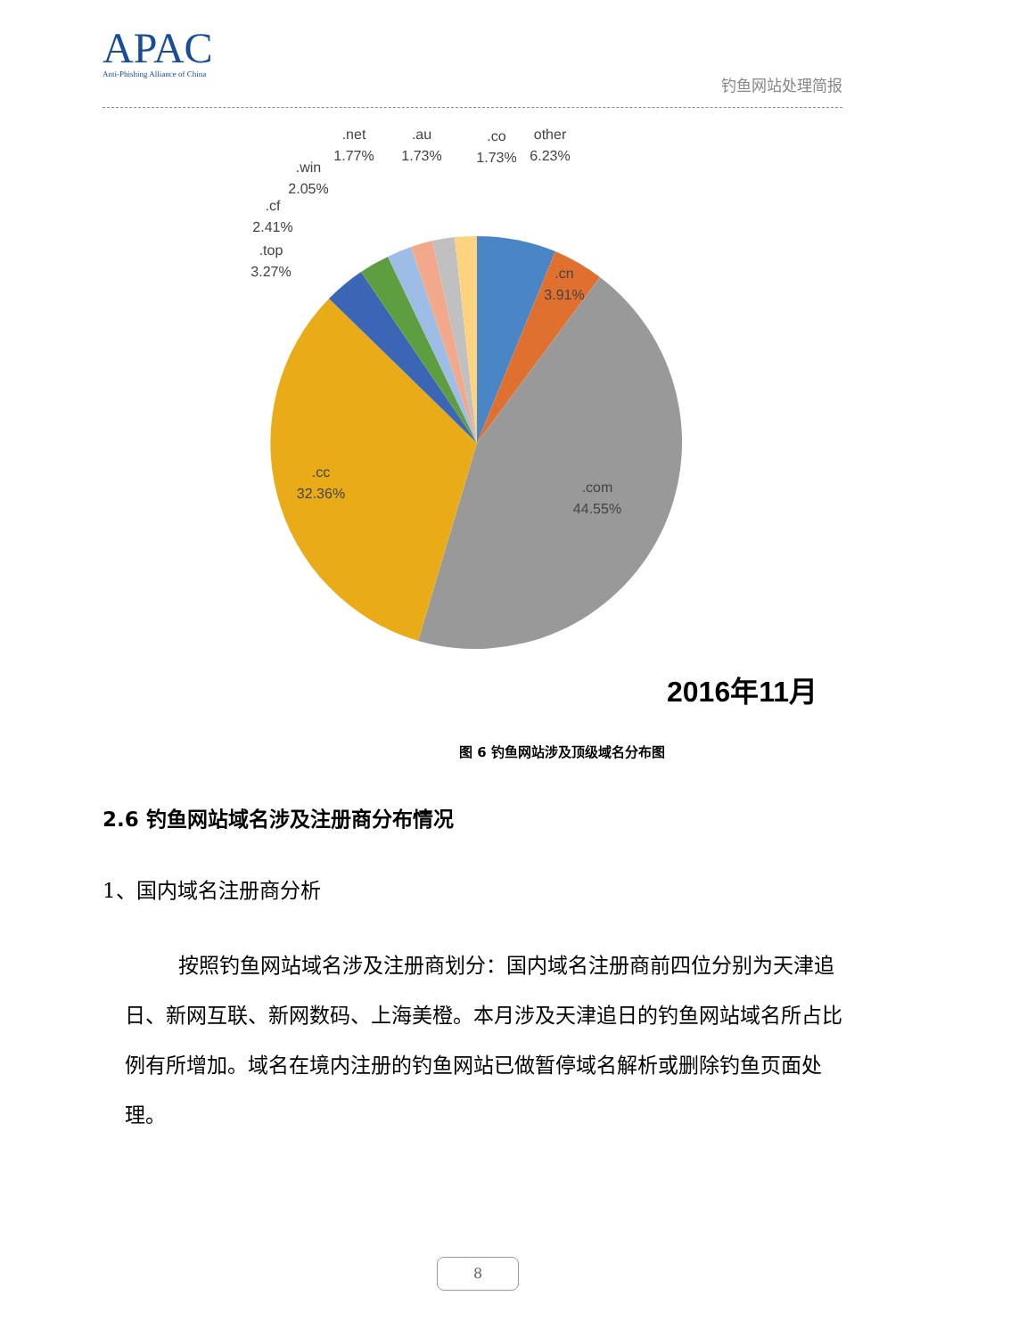APAC
Anti-Phishing Alliance of China
钓鱼网站处理简报
.net
1.77%
.au
1.73%
.co
1.73%
other
6.23%
.win
2.05%
.cf
2.41%
.top
3.27%
.cn
3.91%
.cc
32.36%
.com
44.55%
2016年11月
图 6 钓鱼网站涉及顶级域名分布图
2.6 钓鱼网站域名涉及注册商分布情况
1、国内域名注册商分析
按照钓鱼网站域名涉及注册商划分：国内域名注册商前四位分别为天津追日、新网互联、新网数码、上海美橙。本月涉及天津追日的钓鱼网站域名所占比例有所增加。域名在境内注册的钓鱼网站已做暂停域名解析或删除钓鱼页面处理。
8